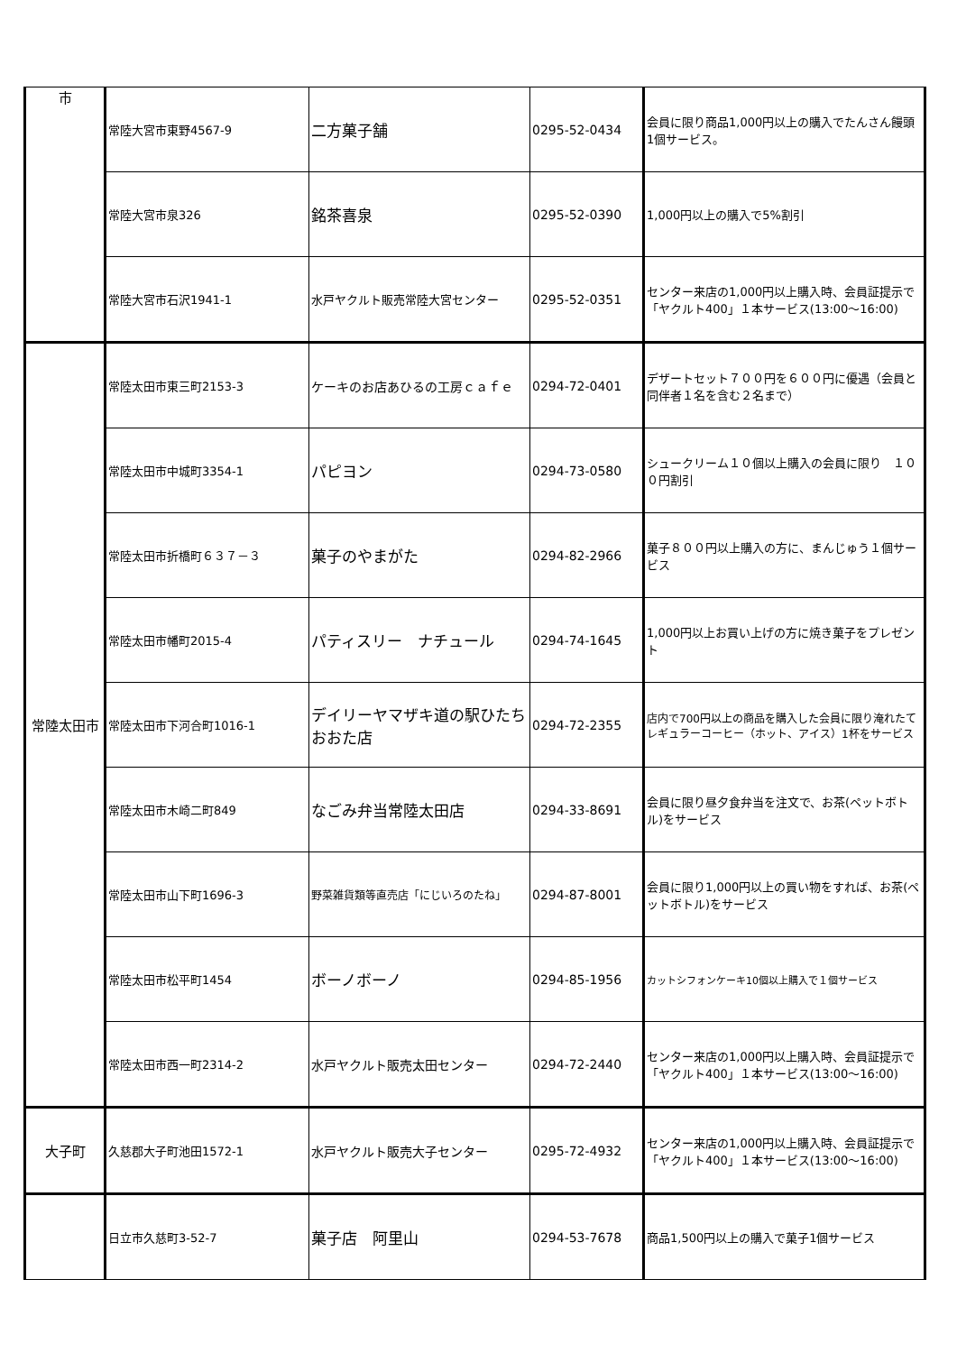| 市 | 常陸大宮市東野4567-9 | 二方菓子舗 | 0295-52-0434 | 会員に限り商品1,000円以上の購入でたんさん饅頭1個サービス。 |
| | 常陸大宮市泉326 | 銘茶喜泉 | 0295-52-0390 | 1,000円以上の購入で5%割引 |
| | 常陸大宮市石沢1941-1 | 水戸ヤクルト販売常陸大宮センター | 0295-52-0351 | センター来店の1,000円以上購入時、会員証提示で「ヤクルト400」１本サービス(13:00～16:00) |
| 常陸太田市 | 常陸太田市東三町2153-3 | ケーキのお店あひるの工房ｃａｆｅ | 0294-72-0401 | デザートセット７００円を６００円に優遇（会員と同伴者１名を含む２名まで） |
| | 常陸太田市中城町3354-1 | パピヨン | 0294-73-0580 | シュークリーム１０個以上購入の会員に限り １００円割引 |
| | 常陸太田市折橋町６３７－３ | 菓子のやまがた | 0294-82-2966 | 菓子８００円以上購入の方に、まんじゅう１個サービス |
| | 常陸太田市幡町2015-4 | パティスリー ナチュール | 0294-74-1645 | 1,000円以上お買い上げの方に焼き菓子をプレゼント |
| | 常陸太田市下河合町1016-1 | デイリーヤマザキ道の駅ひたちおおた店 | 0294-72-2355 | 店内で700円以上の商品を購入した会員に限り淹れたてレギュラーコーヒー（ホット、アイス）1杯をサービス |
| | 常陸太田市木崎二町849 | なごみ弁当常陸太田店 | 0294-33-8691 | 会員に限り昼夕食弁当を注文で、お茶(ペットボトル)をサービス |
| | 常陸太田市山下町1696-3 | 野菜雑貨類等直売店「にじいろのたね」 | 0294-87-8001 | 会員に限り1,000円以上の買い物をすれば、お茶(ペットボトル)をサービス |
| | 常陸太田市松平町1454 | ボーノボーノ | 0294-85-1956 | カットシフォンケーキ10個以上購入で１個サービス |
| | 常陸太田市西一町2314-2 | 水戸ヤクルト販売太田センター | 0294-72-2440 | センター来店の1,000円以上購入時、会員証提示で「ヤクルト400」１本サービス(13:00～16:00) |
| 大子町 | 久慈郡大子町池田1572-1 | 水戸ヤクルト販売大子センター | 0295-72-4932 | センター来店の1,000円以上購入時、会員証提示で「ヤクルト400」１本サービス(13:00～16:00) |
| | 日立市久慈町3-52-7 | 菓子店 阿里山 | 0294-53-7678 | 商品1,500円以上の購入で菓子1個サービス |